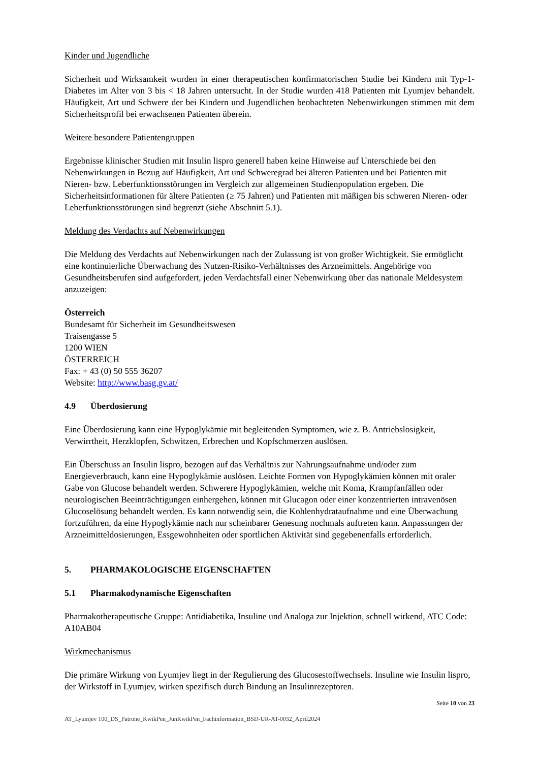Kinder und Jugendliche
Sicherheit und Wirksamkeit wurden in einer therapeutischen konfirmatorischen Studie bei Kindern mit Typ-1-Diabetes im Alter von 3 bis < 18 Jahren untersucht. In der Studie wurden 418 Patienten mit Lyumjev behandelt. Häufigkeit, Art und Schwere der bei Kindern und Jugendlichen beobachteten Nebenwirkungen stimmen mit dem Sicherheitsprofil bei erwachsenen Patienten überein.
Weitere besondere Patientengruppen
Ergebnisse klinischer Studien mit Insulin lispro generell haben keine Hinweise auf Unterschiede bei den Nebenwirkungen in Bezug auf Häufigkeit, Art und Schweregrad bei älteren Patienten und bei Patienten mit Nieren- bzw. Leberfunktionsstörungen im Vergleich zur allgemeinen Studienpopulation ergeben. Die Sicherheitsinformationen für ältere Patienten (≥ 75 Jahren) und Patienten mit mäßigen bis schweren Nieren- oder Leberfunktionsstörungen sind begrenzt (siehe Abschnitt 5.1).
Meldung des Verdachts auf Nebenwirkungen
Die Meldung des Verdachts auf Nebenwirkungen nach der Zulassung ist von großer Wichtigkeit. Sie ermöglicht eine kontinuierliche Überwachung des Nutzen-Risiko-Verhältnisses des Arzneimittels. Angehörige von Gesundheitsberufen sind aufgefordert, jeden Verdachtsfall einer Nebenwirkung über das nationale Meldesystem anzuzeigen:
Österreich
Bundesamt für Sicherheit im Gesundheitswesen
Traisengasse 5
1200 WIEN
ÖSTERREICH
Fax: + 43 (0) 50 555 36207
Website: http://www.basg.gv.at/
4.9 Überdosierung
Eine Überdosierung kann eine Hypoglykämie mit begleitenden Symptomen, wie z. B. Antriebslosigkeit, Verwirrtheit, Herzklopfen, Schwitzen, Erbrechen und Kopfschmerzen auslösen.
Ein Überschuss an Insulin lispro, bezogen auf das Verhältnis zur Nahrungsaufnahme und/oder zum Energieverbrauch, kann eine Hypoglykämie auslösen. Leichte Formen von Hypoglykämien können mit oraler Gabe von Glucose behandelt werden. Schwerere Hypoglykämien, welche mit Koma, Krampfanfällen oder neurologischen Beeinträchtigungen einhergehen, können mit Glucagon oder einer konzentrierten intravenösen Glucoselösung behandelt werden. Es kann notwendig sein, die Kohlenhydrataufnahme und eine Überwachung fortzuführen, da eine Hypoglykämie nach nur scheinbarer Genesung nochmals auftreten kann. Anpassungen der Arzneimitteldosierungen, Essgewohnheiten oder sportlichen Aktivität sind gegebenenfalls erforderlich.
5. PHARMAKOLOGISCHE EIGENSCHAFTEN
5.1 Pharmakodynamische Eigenschaften
Pharmakotherapeutische Gruppe: Antidiabetika, Insuline und Analoga zur Injektion, schnell wirkend, ATC Code: A10AB04
Wirkmechanismus
Die primäre Wirkung von Lyumjev liegt in der Regulierung des Glucosestoffwechsels. Insuline wie Insulin lispro, der Wirkstoff in Lyumjev, wirken spezifisch durch Bindung an Insulinrezeptoren.
Seite 10 von 23
AT_Lyumjev 100_DS_Patrone_KwikPen_JunKwikPen_Fachinformation_BSD-UR-AT-0032_April2024